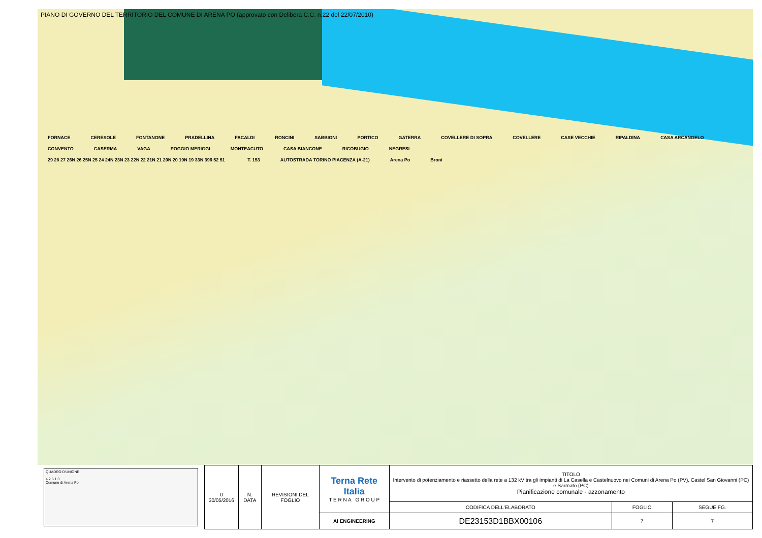PIANO DI GOVERNO DEL TERRITORIO DEL COMUNE DI ARENA PO (approvato con Delibera C.C. n.22 del 22/07/2010)
FORNACE CERESOLE FONTANONE PRADELLINA FACALDI RONCINI SABBIONI PORTICO GATERRA COVELLERE DI SOPRA COVELLERE CASE VECCHIE RIPALDINA CASA ARCANGELO CONVENTO CASERMA VAGA POGGIO MERIGGI MONTEACUTO CASA BIANCONE RICOBUGIO NEGRESI
29 28 27 26N 26 25N 25 24 24N 23N 23 22N 22 21N 21 20N 20 19N 19 33N 396 52 51 T. 153 AUTOSTRADA TORINO PIACENZA (A-21) Arena Po Broni
QUADRO D'UNIONE
4 2 5 1 3
Comune di Arena Po
| 0 30/05/2016 | N. DATA | REVISIONI DEL FOGLIO | Terna Rete Italia T E R N A G R O U P | TITOLO Intervento di potenziamento e riassetto della rete a 132 kV tra gli impianti di La Casella e Castelnuovo nei Comuni di Arena Po (PV), Castel San Giovanni (PC) e Sarmato (PC) Pianificazione comunale - azzonamento | | |
| | | | | CODIFICA DELL'ELABORATO | FOGLIO | SEGUE FG. |
| | | | AI ENGINEERING | DE23153D1BBX00106 | 7 | 7 |